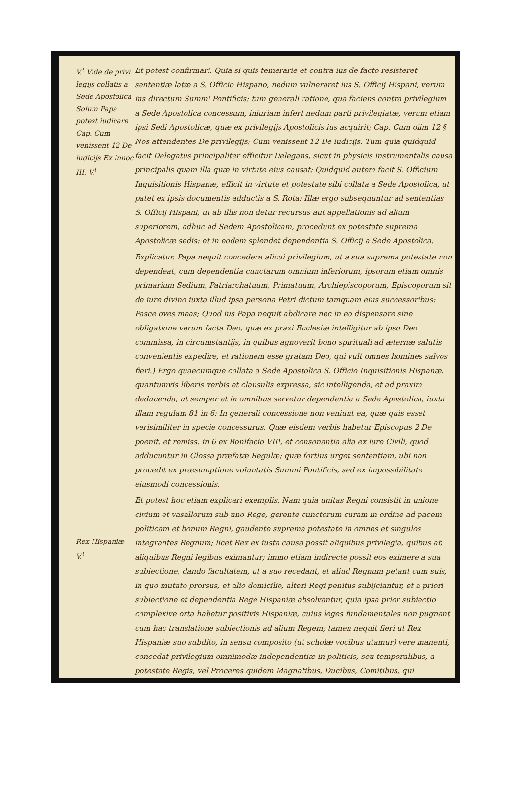V.<sup>t</sup> Vide de privi legijs collatis a Sede Apostolica Solum Papa potest iudicare Cap. Cum venissent 12 De iudicijs Ex Innoc III. V.<sup>t</sup>
Rex Hispaniæ V.<sup>t</sup>
Et potest confirmari. Quia si quis temerarie et contra ius de facto resisteret sententiæ latæ a S. Officio Hispano, nedum vulneraret ius S. Officij Hispani, verum ius directum Summi Pontificis: tum generali ratione, qua faciens contra privilegium a Sede Apostolica concessum, iniuriam infert nedum parti privilegiatæ, verum etiam ipsi Sedi Apostolicæ, quæ ex privilegijs Apostolicis ius acquirit; Cap. Cum olim 12 § Nos attendentes De privilegijs; Cum venissent 12 De iudicijs. Tum quia quidquid facit Delegatus principaliter efficitur Delegans, sicut in physicis instrumentalis causa principalis quam illa quæ in virtute eius causat: Quidquid autem facit S. Officium Inquisitionis Hispanæ, efficit in virtute et potestate sibi collata a Sede Apostolica, ut patet ex ipsis documentis adductis a S. Rota: Illæ ergo subsequuntur ad sententias S. Officij Hispani, ut ab illis non detur recursus aut appellationis ad alium superiorem, adhuc ad Sedem Apostolicam, procedunt ex potestate suprema Apostolicæ sedis: et in eodem splendet dependentia S. Officij a Sede Apostolica.
Explicatur. Papa nequit concedere alicui privilegium, ut a sua suprema potestate non dependeat, cum dependentia cunctarum omnium inferiorum, ipsorum etiam omnis primarium Sedium, Patriarchatuum, Primatuum, Archiepiscoporum, Episcoporum sit de iure divino iuxta illud ipsa persona Petri dictum tamquam eius successoribus: Pasce oves meas; Quod ius Papa nequit abdicare nec in eo dispensare sine obligatione verum facta Deo, quæ ex praxi Ecclesiæ intelligitur ab ipso Deo commissa, in circumstantijs, in quibus agnoverit bono spirituali ad æternæ salutis convenientis expedire, et rationem esse gratam Deo, qui vult omnes homines salvos fieri.) Ergo quaecumque collata a Sede Apostolica S. Officio Inquisitionis Hispanæ, quantumvis liberis verbis et clausulis expressa, sic intelligenda, et ad praxim deducenda, ut semper et in omnibus servetur dependentia a Sede Apostolica, iuxta illam regulam 81 in 6: In generali concessione non veniunt ea, quæ quis esset verisimiliter in specie concessurus. Quæ eisdem verbis habetur Episcopus 2 De poenit. et remiss. in 6 ex Bonifacio VIII, et consonantia alia ex iure Civili, quod adducuntur in Glossa præfatæ Regulæ; quæ fortius urget sententiam, ubi non procedit ex præsumptione voluntatis Summi Pontificis, sed ex impossibilitate eiusmodi concessionis.
Et potest hoc etiam explicari exemplis. Nam quia unitas Regni consistit in unione civium et vasallorum sub uno Rege, gerente cunctorum curam in ordine ad pacem politicam et bonum Regni, gaudente suprema potestate in omnes et singulos integrantes Regnum; licet Rex ex iusta causa possit aliquibus privilegia, quibus ab aliquibus Regni legibus eximantur; immo etiam indirecte possit eos eximere a sua subiectione, dando facultatem, ut a suo recedant, et aliud Regnum petant cum suis, in quo mutato prorsus, et alio domicilio, alteri Regi penitus subijciantur, et a priori subiectione et dependentia Rege Hispaniæ absolvantur, quia ipsa prior subiectio complexive orta habetur positivis Hispaniæ, cuius leges fundamentales non pugnant cum hac translatione subiectionis ad alium Regem; tamen nequit fieri ut Rex Hispaniæ suo subdito, in sensu composito (ut scholæ vocibus utamur) vere manenti, concedat privilegium omnimodæ independentiæ in politicis, seu temporalibus, a potestate Regis, vel Proceres quidem Magnatibus, Ducibus, Comitibus, qui